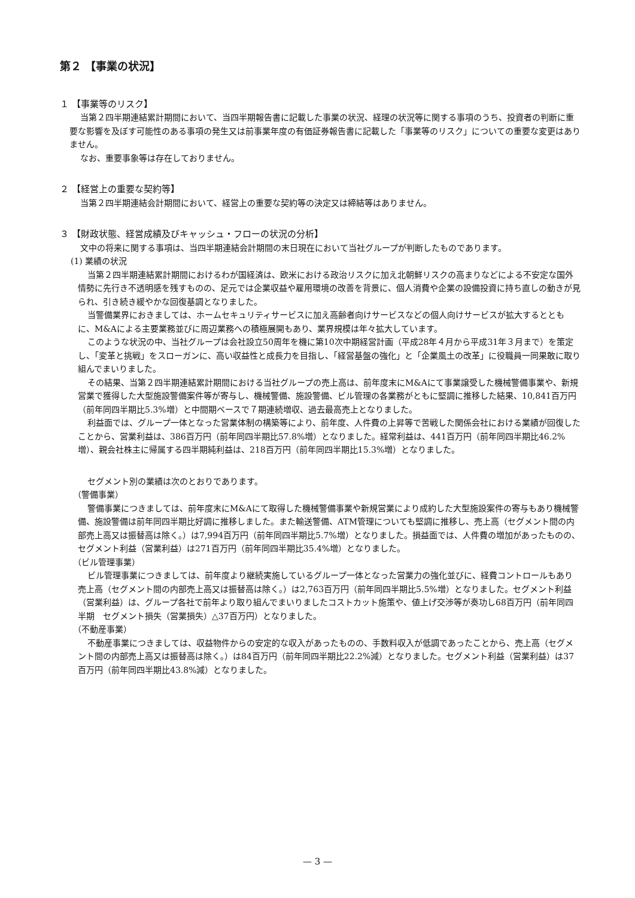第２ 【事業の状況】
１ 【事業等のリスク】
当第２四半期連結累計期間において、当四半期報告書に記載した事業の状況、経理の状況等に関する事項のうち、投資者の判断に重要な影響を及ぼす可能性のある事項の発生又は前事業年度の有価証券報告書に記載した「事業等のリスク」についての重要な変更はありません。
なお、重要事象等は存在しておりません。
２ 【経営上の重要な契約等】
当第２四半期連結会計期間において、経営上の重要な契約等の決定又は締結等はありません。
３ 【財政状態、経営成績及びキャッシュ・フローの状況の分析】
文中の将来に関する事項は、当四半期連結会計期間の末日現在において当社グループが判断したものであります。
(1) 業績の状況
当第２四半期連結累計期間におけるわが国経済は、欧米における政治リスクに加え北朝鮮リスクの高まりなどによる不安定な国外情勢に先行き不透明感を残すものの、足元では企業収益や雇用環境の改善を背景に、個人消費や企業の設備投資に持ち直しの動きが見られ、引き続き緩やかな回復基調となりました。
当警備業界におきましては、ホームセキュリティサービスに加え高齢者向けサービスなどの個人向けサービスが拡大するとともに、M&Aによる主要業務並びに周辺業務への積極展開もあり、業界規模は年々拡大しています。
このような状況の中、当社グループは会社設立50周年を機に第10次中期経営計画（平成28年４月から平成31年３月まで）を策定し、「変革と挑戦」をスローガンに、高い収益性と成長力を目指し、「経営基盤の強化」と「企業風土の改革」に役職員一同果敢に取り組んでまいりました。
その結果、当第２四半期連結累計期間における当社グループの売上高は、前年度末にM&Aにて事業譲受した機械警備事業や、新規営業で獲得した大型施設警備案件等が寄与し、機械警備、施設警備、ビル管理の各業務がともに堅調に推移した結果、10,841百万円（前年同四半期比5.3%増）と中間期ベースで７期連続増収、過去最高売上となりました。
利益面では、グループ一体となった営業体制の構築等により、前年度、人件費の上昇等で苦戦した関係会社における業績が回復したことから、営業利益は、386百万円（前年同四半期比57.8%増）となりました。経常利益は、441百万円（前年同四半期比46.2%増）、親会社株主に帰属する四半期純利益は、218百万円（前年同四半期比15.3%増）となりました。
セグメント別の業績は次のとおりであります。
（警備事業）
警備事業につきましては、前年度末にM&Aにて取得した機械警備事業や新規営業により成約した大型施設案件の寄与もあり機械警備、施設警備は前年同四半期比好調に推移しました。また輸送警備、ATM管理についても堅調に推移し、売上高（セグメント間の内部売上高又は振替高は除く。）は7,994百万円（前年同四半期比5.7%増）となりました。損益面では、人件費の増加があったものの、セグメント利益（営業利益）は271百万円（前年同四半期比35.4%増）となりました。
（ビル管理事業）
ビル管理事業につきましては、前年度より継続実施しているグループ一体となった営業力の強化並びに、経費コントロールもあり売上高（セグメント間の内部売上高又は振替高は除く。）は2,763百万円（前年同四半期比5.5%増）となりました。セグメント利益（営業利益）は、グループ各社で前年より取り組んでまいりましたコストカット施策や、値上げ交渉等が奏功し68百万円（前年同四半期　セグメント損失（営業損失）△37百万円）となりました。
（不動産事業）
不動産事業につきましては、収益物件からの安定的な収入があったものの、手数料収入が低調であったことから、売上高（セグメント間の内部売上高又は振替高は除く。）は84百万円（前年同四半期比22.2%減）となりました。セグメント利益（営業利益）は37百万円（前年同四半期比43.8%減）となりました。
— 3 —